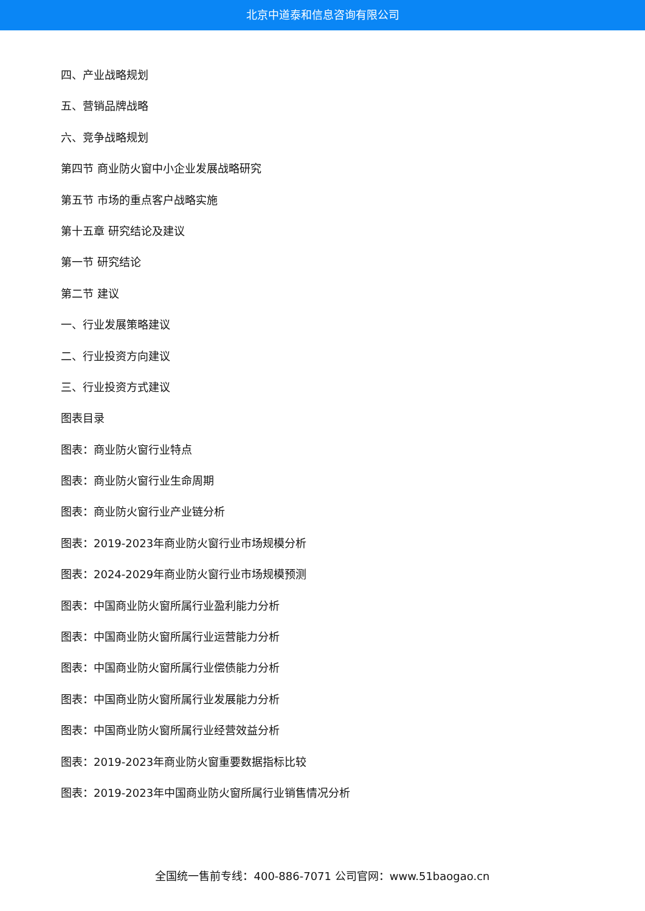北京中道泰和信息咨询有限公司
四、产业战略规划
五、营销品牌战略
六、竞争战略规划
第四节 商业防火窗中小企业发展战略研究
第五节 市场的重点客户战略实施
第十五章 研究结论及建议
第一节 研究结论
第二节 建议
一、行业发展策略建议
二、行业投资方向建议
三、行业投资方式建议
图表目录
图表：商业防火窗行业特点
图表：商业防火窗行业生命周期
图表：商业防火窗行业产业链分析
图表：2019-2023年商业防火窗行业市场规模分析
图表：2024-2029年商业防火窗行业市场规模预测
图表：中国商业防火窗所属行业盈利能力分析
图表：中国商业防火窗所属行业运营能力分析
图表：中国商业防火窗所属行业偿债能力分析
图表：中国商业防火窗所属行业发展能力分析
图表：中国商业防火窗所属行业经营效益分析
图表：2019-2023年商业防火窗重要数据指标比较
图表：2019-2023年中国商业防火窗所属行业销售情况分析
全国统一售前专线：400-886-7071 公司官网：www.51baogao.cn